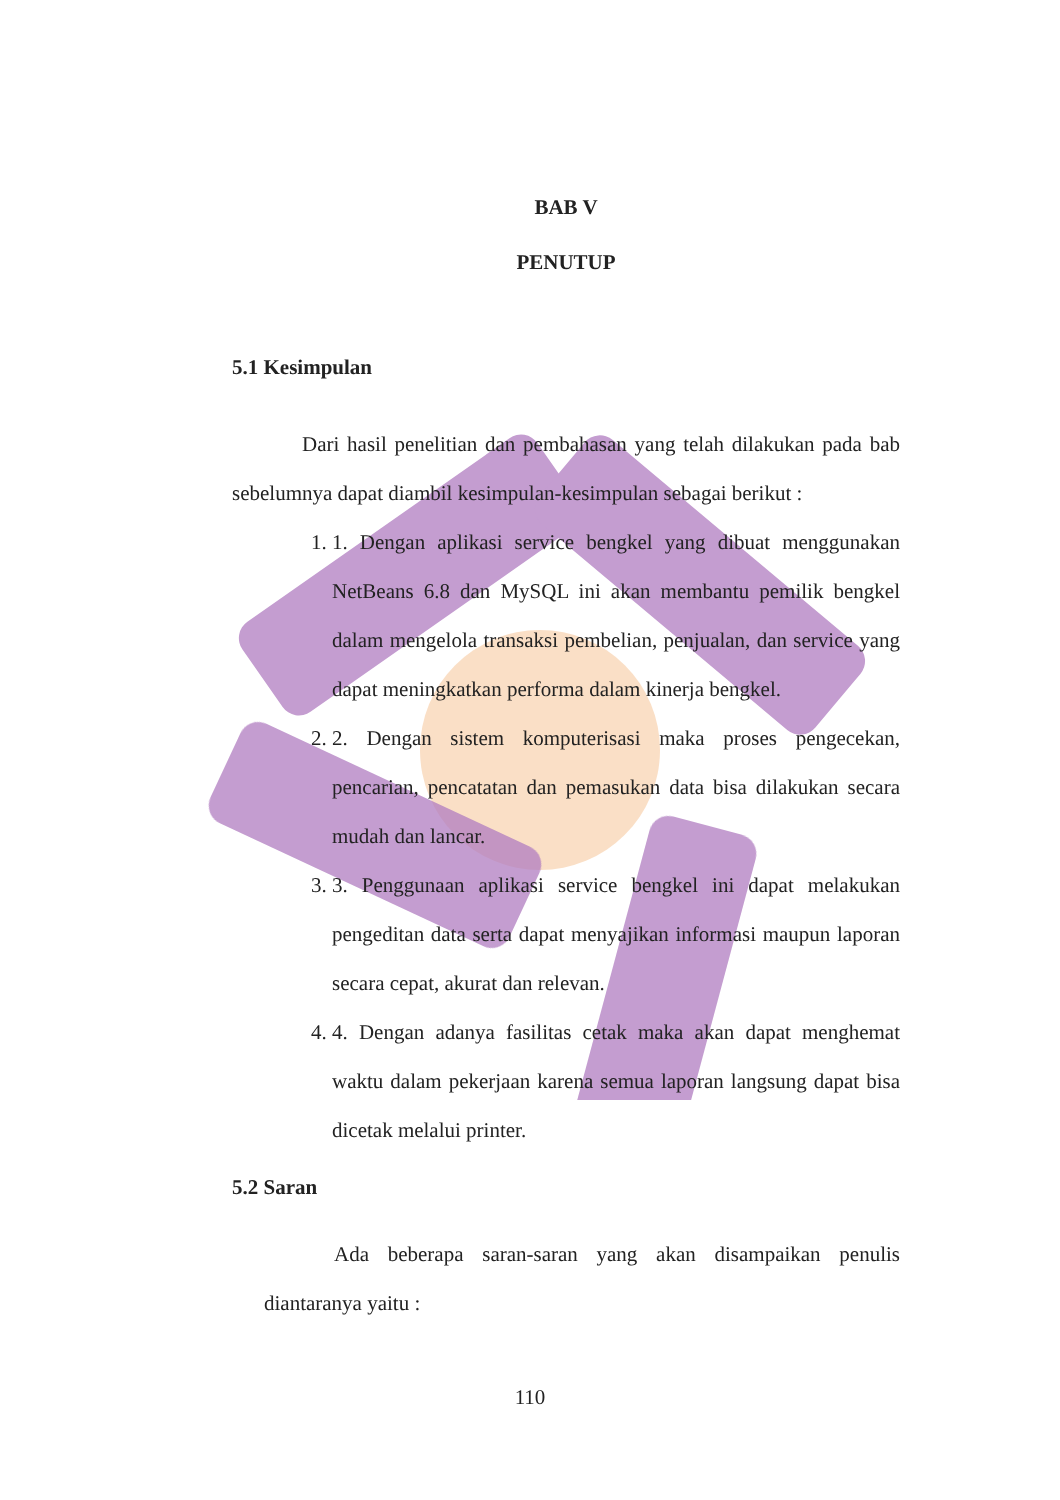BAB V
PENUTUP
5.1 Kesimpulan
Dari hasil penelitian dan pembahasan yang telah dilakukan pada bab sebelumnya dapat diambil kesimpulan-kesimpulan sebagai berikut :
1. 1. Dengan aplikasi service bengkel yang dibuat menggunakan NetBeans 6.8 dan MySQL ini akan membantu pemilik bengkel dalam mengelola transaksi pembelian, penjualan, dan service yang dapat meningkatkan performa dalam kinerja bengkel.
2. 2. Dengan sistem komputerisasi maka proses pengecekan, pencarian, pencatatan dan pemasukan data bisa dilakukan secara mudah dan lancar.
3. 3. Penggunaan aplikasi service bengkel ini dapat melakukan pengeditan data serta dapat menyajikan informasi maupun laporan secara cepat, akurat dan relevan.
4. 4. Dengan adanya fasilitas cetak maka akan dapat menghemat waktu dalam pekerjaan karena semua laporan langsung dapat bisa dicetak melalui printer.
5.2 Saran
Ada beberapa saran-saran yang akan disampaikan penulis diantaranya yaitu :
110